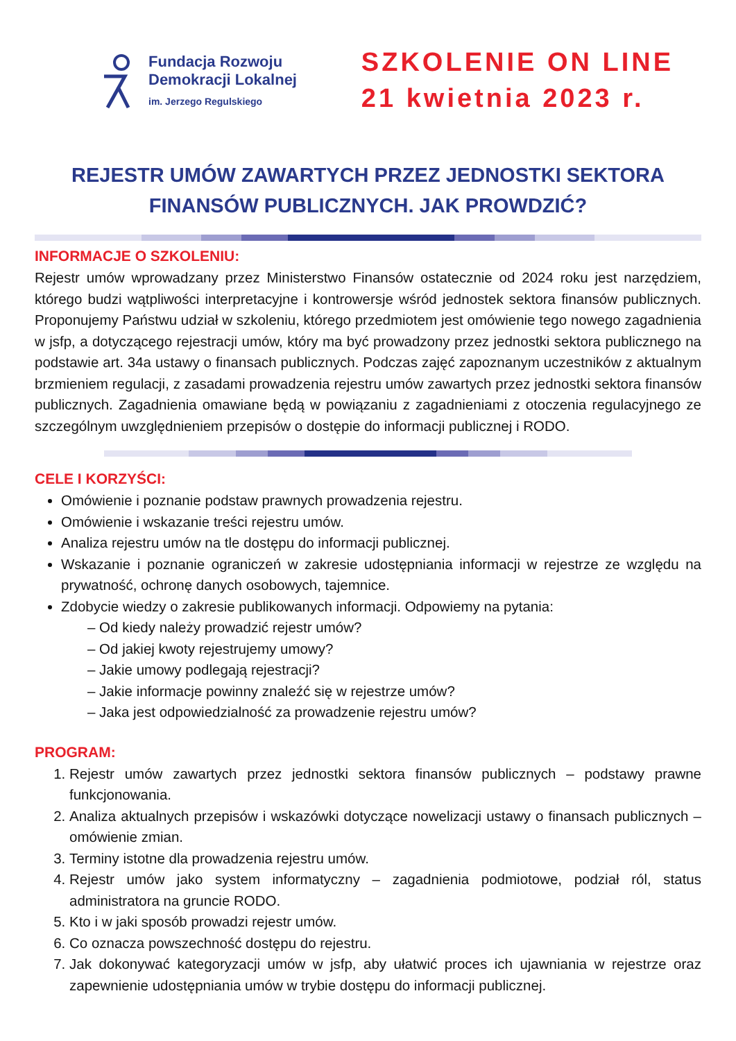Fundacja Rozwoju
Demokracji Lokalnej
im. Jerzego Regulskiego
SZKOLENIE ON LINE
21 kwietnia 2023 r.
REJESTR UMÓW ZAWARTYCH PRZEZ JEDNOSTKI SEKTORA FINANSÓW PUBLICZNYCH. JAK PROWDZIĆ?
INFORMACJE O SZKOLENIU:
Rejestr umów wprowadzany przez Ministerstwo Finansów ostatecznie od 2024 roku jest narzędziem, którego budzi wątpliwości interpretacyjne i kontrowersje wśród jednostek sektora finansów publicznych. Proponujemy Państwu udział w szkoleniu, którego przedmiotem jest omówienie tego nowego zagadnienia w jsfp, a dotyczącego rejestracji umów, który ma być prowadzony przez jednostki sektora publicznego na podstawie art. 34a ustawy o finansach publicznych. Podczas zajęć zapoznanym uczestników z aktualnym brzmieniem regulacji, z zasadami prowadzenia rejestru umów zawartych przez jednostki sektora finansów publicznych. Zagadnienia omawiane będą w powiązaniu z zagadnieniami z otoczenia regulacyjnego ze szczególnym uwzględnieniem przepisów o dostępie do informacji publicznej i RODO.
CELE I KORZYŚCI:
Omówienie i poznanie podstaw prawnych prowadzenia rejestru.
Omówienie i wskazanie treści rejestru umów.
Analiza rejestru umów na tle dostępu do informacji publicznej.
Wskazanie i poznanie ograniczeń w zakresie udostępniania informacji w rejestrze ze względu na prywatność, ochronę danych osobowych, tajemnice.
Zdobycie wiedzy o zakresie publikowanych informacji. Odpowiemy na pytania:
– Od kiedy należy prowadzić rejestr umów?
– Od jakiej kwoty rejestrujemy umowy?
– Jakie umowy podlegają rejestracji?
– Jakie informacje powinny znaleźć się w rejestrze umów?
– Jaka jest odpowiedzialność za prowadzenie rejestru umów?
PROGRAM:
1. Rejestr umów zawartych przez jednostki sektora finansów publicznych – podstawy prawne funkcjonowania.
2. Analiza aktualnych przepisów i wskazówki dotyczące nowelizacji ustawy o finansach publicznych – omówienie zmian.
3. Terminy istotne dla prowadzenia rejestru umów.
4. Rejestr umów jako system informatyczny – zagadnienia podmiotowe, podział ról, status administratora na gruncie RODO.
5. Kto i w jaki sposób prowadzi rejestr umów.
6. Co oznacza powszechność dostępu do rejestru.
7. Jak dokonywać kategoryzacji umów w jsfp, aby ułatwić proces ich ujawniania w rejestrze oraz zapewnienie udostępniania umów w trybie dostępu do informacji publicznej.